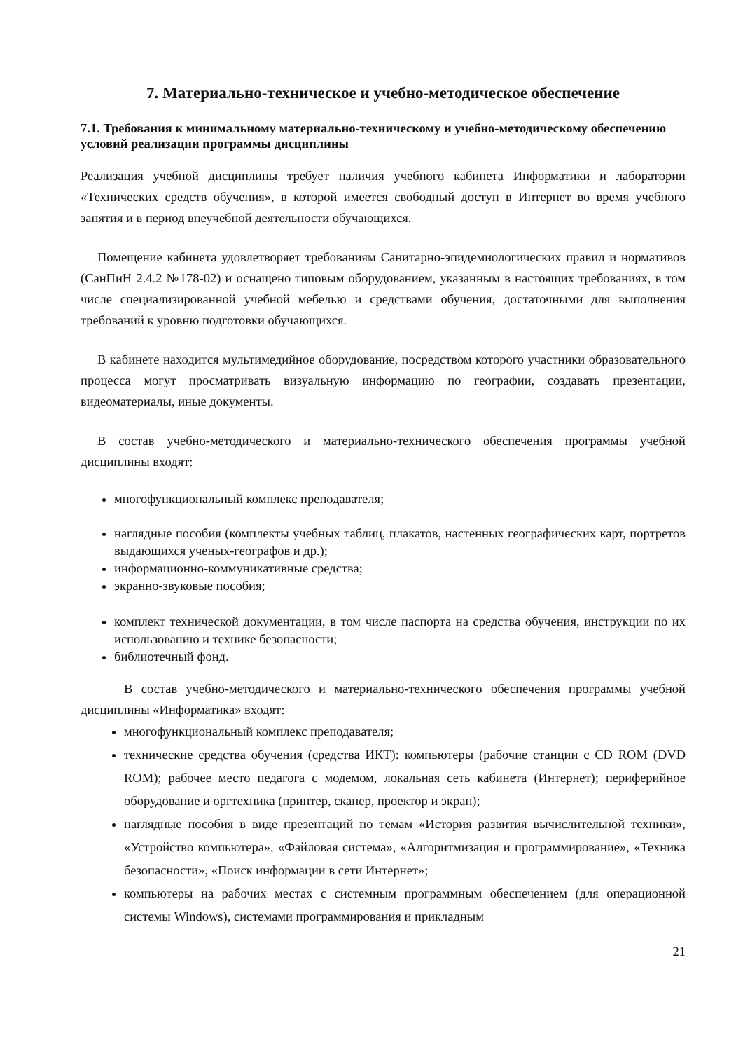7. Материально-техническое и учебно-методическое обеспечение
7.1. Требования к минимальному материально-техническому и учебно-методическому обеспечению условий реализации программы дисциплины
Реализация учебной дисциплины требует наличия учебного кабинета Информатики и лаборатории «Технических средств обучения», в которой имеется свободный доступ в Интернет во время учебного занятия и в период внеучебной деятельности обучающихся.
Помещение кабинета удовлетворяет требованиям Санитарно-эпидемиологических правил и нормативов (СанПиН 2.4.2 №178-02) и оснащено типовым оборудованием, указанным в настоящих требованиях, в том числе специализированной учебной мебелью и средствами обучения, достаточными для выполнения требований к уровню подготовки обучающихся.
В кабинете находится мультимедийное оборудование, посредством которого участники образовательного процесса могут просматривать визуальную информацию по географии, создавать презентации, видеоматериалы, иные документы.
В состав учебно-методического и материально-технического обеспечения программы учебной дисциплины входят:
многофункциональный комплекс преподавателя;
наглядные пособия (комплекты учебных таблиц, плакатов, настенных географических карт, портретов выдающихся ученых-географов и др.);
информационно-коммуникативные средства;
экранно-звуковые пособия;
комплект технической документации, в том числе паспорта на средства обучения, инструкции по их использованию и технике безопасности;
библиотечный фонд.
В состав учебно-методического и материально-технического обеспечения программы учебной дисциплины «Информатика» входят:
многофункциональный комплекс преподавателя;
технические средства обучения (средства ИКТ): компьютеры (рабочие станции с CD ROM (DVD ROM); рабочее место педагога с модемом, локальная сеть кабинета (Интернет); периферийное оборудование и оргтехника (принтер, сканер, проектор и экран);
наглядные пособия в виде презентаций по темам «История развития вычислительной техники», «Устройство компьютера», «Файловая система», «Алгоритмизация и программирование», «Техника безопасности», «Поиск информации в сети Интернет»;
компьютеры на рабочих местах с системным программным обеспечением (для операционной системы Windows), системами программирования и прикладным
21